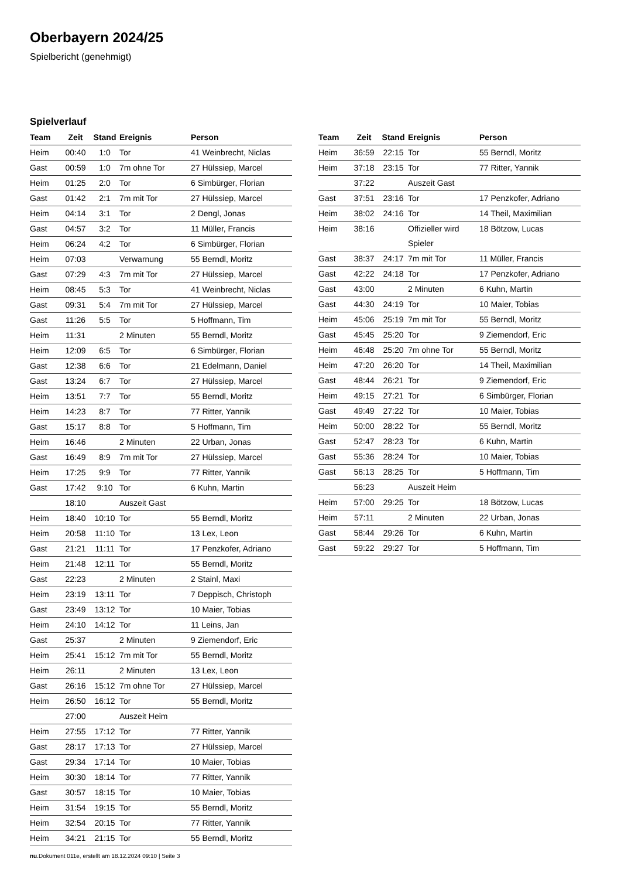Oberbayern 2024/25
Spielbericht (genehmigt)
Spielverlauf
| Team | Zeit | Stand | Ereignis | Person |
| --- | --- | --- | --- | --- |
| Heim | 00:40 | 1:0 | Tor | 41 Weinbrecht, Niclas |
| Gast | 00:59 | 1:0 | 7m ohne Tor | 27 Hülssiep, Marcel |
| Heim | 01:25 | 2:0 | Tor | 6 Simbürger, Florian |
| Gast | 01:42 | 2:1 | 7m mit Tor | 27 Hülssiep, Marcel |
| Heim | 04:14 | 3:1 | Tor | 2 Dengl, Jonas |
| Gast | 04:57 | 3:2 | Tor | 11 Müller, Francis |
| Heim | 06:24 | 4:2 | Tor | 6 Simbürger, Florian |
| Heim | 07:03 | | Verwarnung | 55 Berndl, Moritz |
| Gast | 07:29 | 4:3 | 7m mit Tor | 27 Hülssiep, Marcel |
| Heim | 08:45 | 5:3 | Tor | 41 Weinbrecht, Niclas |
| Gast | 09:31 | 5:4 | 7m mit Tor | 27 Hülssiep, Marcel |
| Gast | 11:26 | 5:5 | Tor | 5 Hoffmann, Tim |
| Heim | 11:31 | | 2 Minuten | 55 Berndl, Moritz |
| Heim | 12:09 | 6:5 | Tor | 6 Simbürger, Florian |
| Gast | 12:38 | 6:6 | Tor | 21 Edelmann, Daniel |
| Gast | 13:24 | 6:7 | Tor | 27 Hülssiep, Marcel |
| Heim | 13:51 | 7:7 | Tor | 55 Berndl, Moritz |
| Heim | 14:23 | 8:7 | Tor | 77 Ritter, Yannik |
| Gast | 15:17 | 8:8 | Tor | 5 Hoffmann, Tim |
| Heim | 16:46 | | 2 Minuten | 22 Urban, Jonas |
| Gast | 16:49 | 8:9 | 7m mit Tor | 27 Hülssiep, Marcel |
| Heim | 17:25 | 9:9 | Tor | 77 Ritter, Yannik |
| Gast | 17:42 | 9:10 | Tor | 6 Kuhn, Martin |
| | 18:10 | | Auszeit Gast | |
| Heim | 18:40 | 10:10 | Tor | 55 Berndl, Moritz |
| Heim | 20:58 | 11:10 | Tor | 13 Lex, Leon |
| Gast | 21:21 | 11:11 | Tor | 17 Penzkofer, Adriano |
| Heim | 21:48 | 12:11 | Tor | 55 Berndl, Moritz |
| Gast | 22:23 | | 2 Minuten | 2 Stainl, Maxi |
| Heim | 23:19 | 13:11 | Tor | 7 Deppisch, Christoph |
| Gast | 23:49 | 13:12 | Tor | 10 Maier, Tobias |
| Heim | 24:10 | 14:12 | Tor | 11 Leins, Jan |
| Gast | 25:37 | | 2 Minuten | 9 Ziemendorf, Eric |
| Heim | 25:41 | 15:12 | 7m mit Tor | 55 Berndl, Moritz |
| Heim | 26:11 | | 2 Minuten | 13 Lex, Leon |
| Gast | 26:16 | 15:12 | 7m ohne Tor | 27 Hülssiep, Marcel |
| Heim | 26:50 | 16:12 | Tor | 55 Berndl, Moritz |
| | 27:00 | | Auszeit Heim | |
| Heim | 27:55 | 17:12 | Tor | 77 Ritter, Yannik |
| Gast | 28:17 | 17:13 | Tor | 27 Hülssiep, Marcel |
| Gast | 29:34 | 17:14 | Tor | 10 Maier, Tobias |
| Heim | 30:30 | 18:14 | Tor | 77 Ritter, Yannik |
| Gast | 30:57 | 18:15 | Tor | 10 Maier, Tobias |
| Heim | 31:54 | 19:15 | Tor | 55 Berndl, Moritz |
| Heim | 32:54 | 20:15 | Tor | 77 Ritter, Yannik |
| Heim | 34:21 | 21:15 | Tor | 55 Berndl, Moritz |
| Team | Zeit | Stand | Ereignis | Person |
| --- | --- | --- | --- | --- |
| Heim | 36:59 | 22:15 | Tor | 55 Berndl, Moritz |
| Heim | 37:18 | 23:15 | Tor | 77 Ritter, Yannik |
| | 37:22 | | Auszeit Gast | |
| Gast | 37:51 | 23:16 | Tor | 17 Penzkofer, Adriano |
| Heim | 38:02 | 24:16 | Tor | 14 Theil, Maximilian |
| Heim | 38:16 | | Offizieller wird Spieler | 18 Bötzow, Lucas |
| Gast | 38:37 | 24:17 | 7m mit Tor | 11 Müller, Francis |
| Gast | 42:22 | 24:18 | Tor | 17 Penzkofer, Adriano |
| Gast | 43:00 | | 2 Minuten | 6 Kuhn, Martin |
| Gast | 44:30 | 24:19 | Tor | 10 Maier, Tobias |
| Heim | 45:06 | 25:19 | 7m mit Tor | 55 Berndl, Moritz |
| Gast | 45:45 | 25:20 | Tor | 9 Ziemendorf, Eric |
| Heim | 46:48 | 25:20 | 7m ohne Tor | 55 Berndl, Moritz |
| Heim | 47:20 | 26:20 | Tor | 14 Theil, Maximilian |
| Gast | 48:44 | 26:21 | Tor | 9 Ziemendorf, Eric |
| Heim | 49:15 | 27:21 | Tor | 6 Simbürger, Florian |
| Gast | 49:49 | 27:22 | Tor | 10 Maier, Tobias |
| Heim | 50:00 | 28:22 | Tor | 55 Berndl, Moritz |
| Gast | 52:47 | 28:23 | Tor | 6 Kuhn, Martin |
| Gast | 55:36 | 28:24 | Tor | 10 Maier, Tobias |
| Gast | 56:13 | 28:25 | Tor | 5 Hoffmann, Tim |
| | 56:23 | | Auszeit Heim | |
| Heim | 57:00 | 29:25 | Tor | 18 Bötzow, Lucas |
| Heim | 57:11 | | 2 Minuten | 22 Urban, Jonas |
| Gast | 58:44 | 29:26 | Tor | 6 Kuhn, Martin |
| Gast | 59:22 | 29:27 | Tor | 5 Hoffmann, Tim |
nu.Dokument 011e, erstellt am 18.12.2024 09:10 | Seite 3